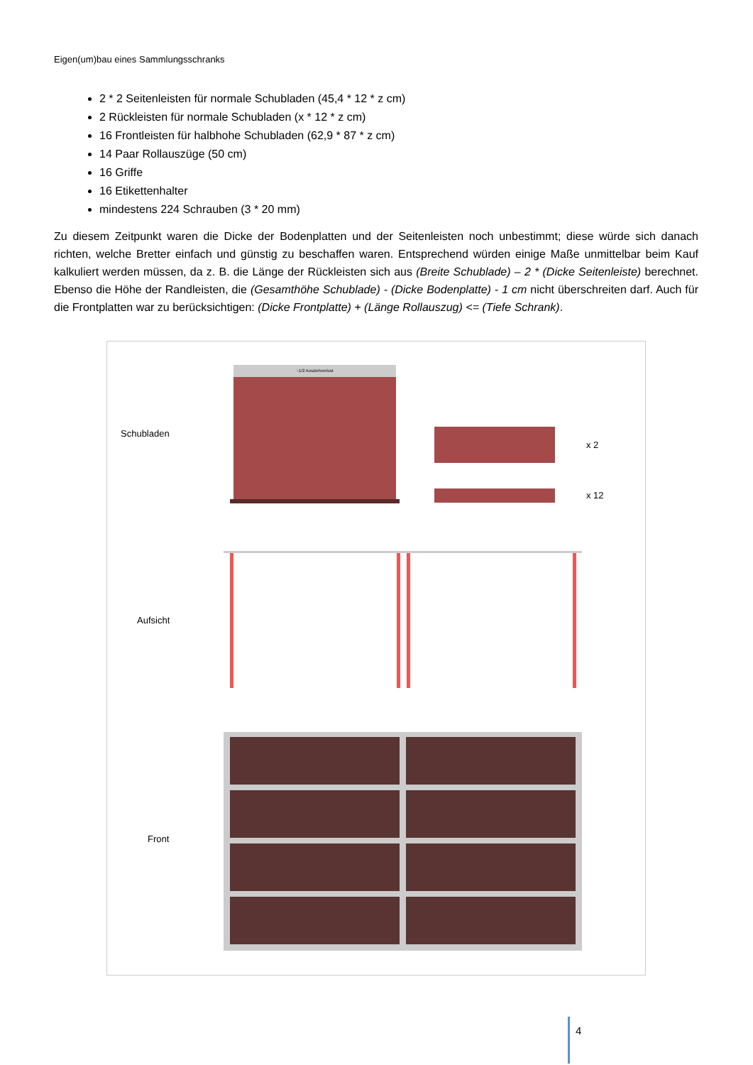Eigen(um)bau eines Sammlungsschranks
2 * 2 Seitenleisten für normale Schubladen (45,4 * 12 * z cm)
2 Rückleisten für normale Schubladen (x * 12 * z cm)
16 Frontleisten für halbhohe Schubladen (62,9 * 87 * z cm)
14 Paar Rollauszüge (50 cm)
16 Griffe
16 Etikettenhalter
mindestens 224 Schrauben (3 * 20 mm)
Zu diesem Zeitpunkt waren die Dicke der Bodenplatten und der Seitenleisten noch unbestimmt; diese würde sich danach richten, welche Bretter einfach und günstig zu beschaffen waren. Entsprechend würden einige Maße unmittelbar beim Kauf kalkuliert werden müssen, da z. B. die Länge der Rückleisten sich aus (Breite Schublade) – 2 * (Dicke Seitenleiste) berechnet. Ebenso die Höhe der Randleisten, die (Gesamthöhe Schublade) - (Dicke Bodenplatte) - 1 cm nicht überschreiten darf. Auch für die Frontplatten war zu berücksichtigen: (Dicke Frontplatte) + (Länge Rollauszug) <= (Tiefe Schrank).
Schubladen
~1/2 Ausziehverlust
x 2
x 12
Aufsicht
Front
4